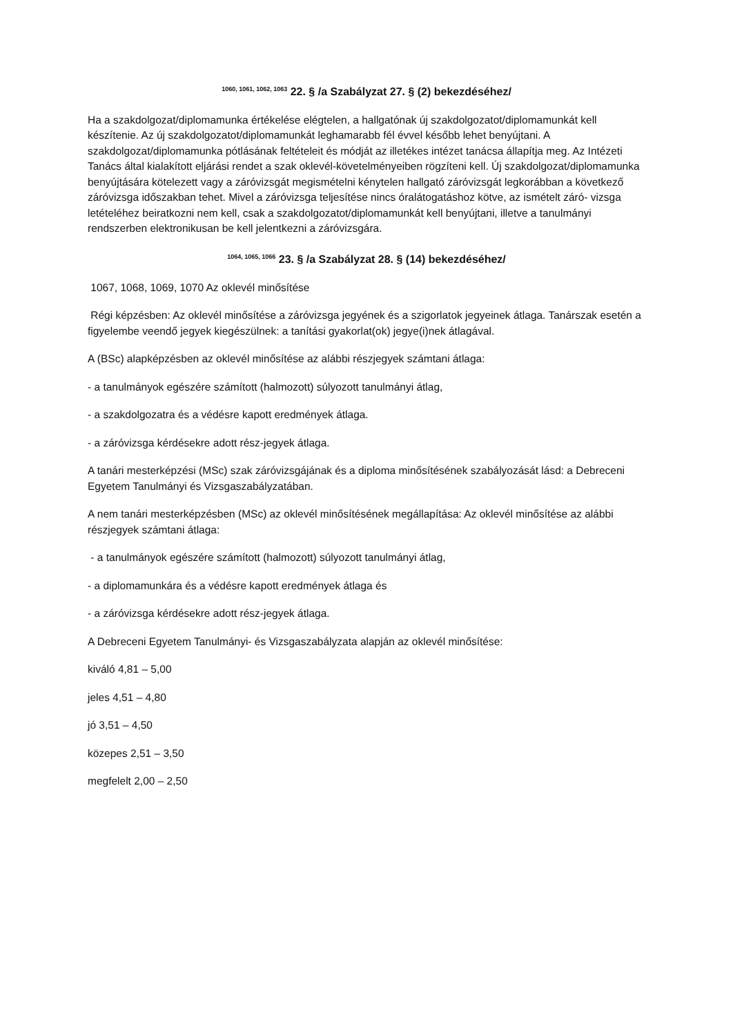<sup>1060, 1061, 1062, 1063</sup> 22. § /a Szabályzat 27. § (2) bekezdéséhez/
Ha a szakdolgozat/diplomamunka értékelése elégtelen, a hallgatónak új szakdolgozatot/diplomamunkát kell készítenie. Az új szakdolgozatot/diplomamunkát leghamarabb fél évvel később lehet benyújtani. A szakdolgozat/diplomamunka pótlásának feltételeit és módját az illetékes intézet tanácsa állapítja meg. Az Intézeti Tanács által kialakított eljárási rendet a szak oklevél-követelményeiben rögzíteni kell. Új szakdolgozat/diplomamunka benyújtására kötelezett vagy a záróvizsgát megismételni kénytelen hallgató záróvizsgát legkorábban a következő záróvizsga időszakban tehet. Mivel a záróvizsga teljesítése nincs óralátogatáshoz kötve, az ismételt záró- vizsga letételéhez beiratkozni nem kell, csak a szakdolgozatot/diplomamunkát kell benyújtani, illetve a tanulmányi rendszerben elektronikusan be kell jelentkezni a záróvizsgára.
<sup>1064, 1065, 1066</sup> 23. § /a Szabályzat 28. § (14) bekezdéséhez/
1067, 1068, 1069, 1070 Az oklevél minősítése
Régi képzésben: Az oklevél minősítése a záróvizsga jegyének és a szigorlatok jegyeinek átlaga. Tanárszak esetén a figyelembe veendő jegyek kiegészülnek: a tanítási gyakorlat(ok) jegye(i)nek átlagával.
A (BSc) alapképzésben az oklevél minősítése az alábbi részjegyek számtani átlaga:
- a tanulmányok egészére számított (halmozott) súlyozott tanulmányi átlag,
- a szakdolgozatra és a védésre kapott eredmények átlaga.
- a záróvizsga kérdésekre adott rész-jegyek átlaga.
A tanári mesterképzési (MSc) szak záróvizsgájának és a diploma minősítésének szabályozását lásd: a Debreceni Egyetem Tanulmányi és Vizsgaszabályzatában.
A nem tanári mesterképzésben (MSc) az oklevél minősítésének megállapítása: Az oklevél minősítése az alábbi részjegyek számtani átlaga:
- a tanulmányok egészére számított (halmozott) súlyozott tanulmányi átlag,
- a diplomamunkára és a védésre kapott eredmények átlaga és
- a záróvizsga kérdésekre adott rész-jegyek átlaga.
A Debreceni Egyetem Tanulmányi- és Vizsgaszabályzata alapján az oklevél minősítése:
kiváló 4,81 – 5,00
jeles 4,51 – 4,80
jó 3,51 – 4,50
közepes 2,51 – 3,50
megfelelt 2,00 – 2,50